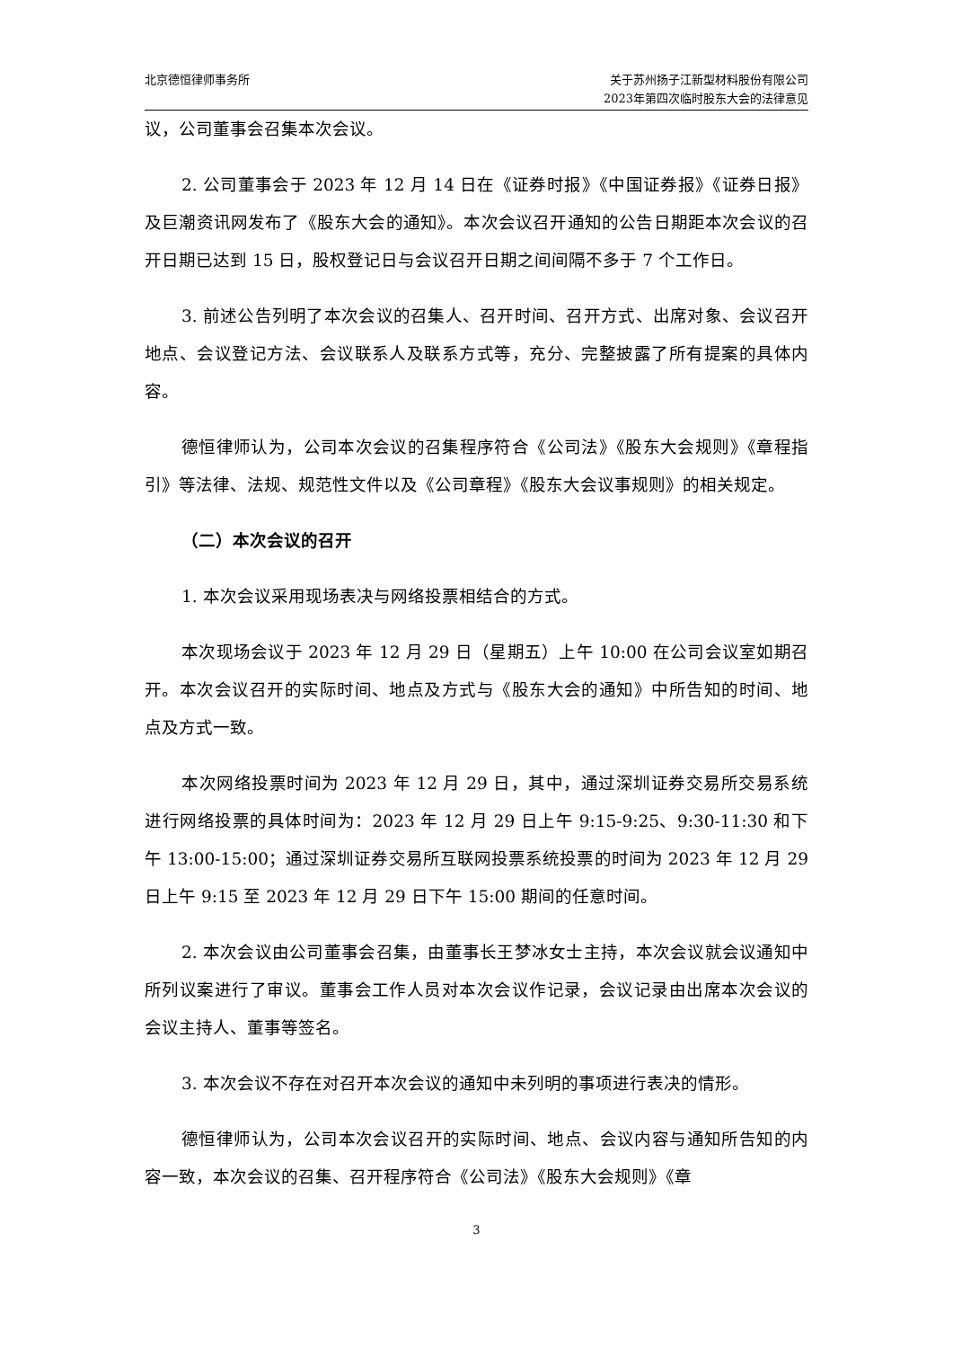北京德恒律师事务所 关于苏州扬子江新型材料股份有限公司
2023年第四次临时股东大会的法律意见
议，公司董事会召集本次会议。
2. 公司董事会于 2023 年 12 月 14 日在《证券时报》《中国证券报》《证券日报》及巨潮资讯网发布了《股东大会的通知》。本次会议召开通知的公告日期距本次会议的召开日期已达到 15 日，股权登记日与会议召开日期之间间隔不多于 7 个工作日。
3. 前述公告列明了本次会议的召集人、召开时间、召开方式、出席对象、会议召开地点、会议登记方法、会议联系人及联系方式等，充分、完整披露了所有提案的具体内容。
德恒律师认为，公司本次会议的召集程序符合《公司法》《股东大会规则》《章程指引》等法律、法规、规范性文件以及《公司章程》《股东大会议事规则》的相关规定。
（二）本次会议的召开
1. 本次会议采用现场表决与网络投票相结合的方式。
本次现场会议于 2023 年 12 月 29 日（星期五）上午 10:00 在公司会议室如期召开。本次会议召开的实际时间、地点及方式与《股东大会的通知》中所告知的时间、地点及方式一致。
本次网络投票时间为 2023 年 12 月 29 日，其中，通过深圳证券交易所交易系统进行网络投票的具体时间为：2023 年 12 月 29 日上午 9:15-9:25、9:30-11:30 和下午 13:00-15:00；通过深圳证券交易所互联网投票系统投票的时间为 2023 年 12 月 29 日上午 9:15 至 2023 年 12 月 29 日下午 15:00 期间的任意时间。
2. 本次会议由公司董事会召集，由董事长王梦冰女士主持，本次会议就会议通知中所列议案进行了审议。董事会工作人员对本次会议作记录，会议记录由出席本次会议的会议主持人、董事等签名。
3. 本次会议不存在对召开本次会议的通知中未列明的事项进行表决的情形。
德恒律师认为，公司本次会议召开的实际时间、地点、会议内容与通知所告知的内容一致，本次会议的召集、召开程序符合《公司法》《股东大会规则》《章
3